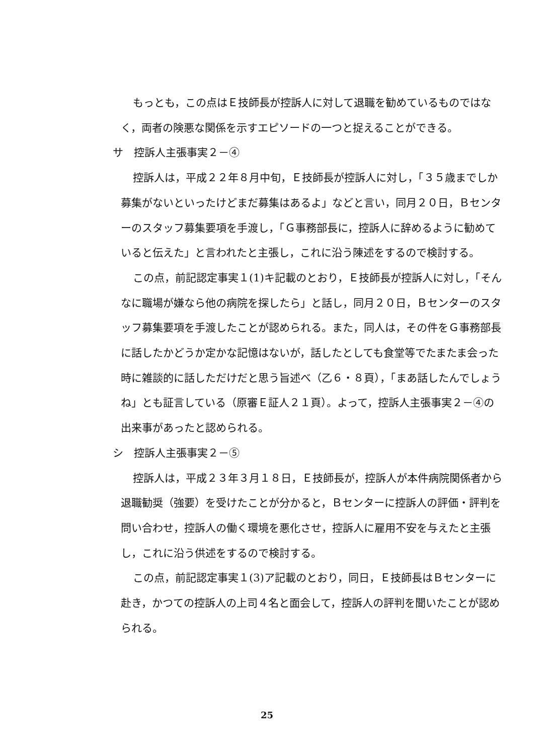もっとも，この点はＥ技師長が控訴人に対して退職を勧めているものではなく，両者の険悪な関係を示すエピソードの一つと捉えることができる。
サ　控訴人主張事実２－④
控訴人は，平成２２年８月中旬，Ｅ技師長が控訴人に対し，「３５歳までしか募集がないといったけどまだ募集はあるよ」などと言い，同月２０日，Ｂセンターのスタッフ募集要項を手渡し，「Ｇ事務部長に，控訴人に辞めるように勧めていると伝えた」と言われたと主張し，これに沿う陳述をするので検討する。
この点，前記認定事実１(1)キ記載のとおり，Ｅ技師長が控訴人に対し，「そんなに職場が嫌なら他の病院を探したら」と話し，同月２０日，Ｂセンターのスタッフ募集要項を手渡したことが認められる。また，同人は，その件をＧ事務部長に話したかどうか定かな記憶はないが，話したとしても食堂等でたまたま会った時に雑談的に話しただけだと思う旨述べ（乙６・８頁），「まあ話したんでしょうね」とも証言している（原審Ｅ証人２１頁）。よって，控訴人主張事実２－④の出来事があったと認められる。
シ　控訴人主張事実２－⑤
控訴人は，平成２３年３月１８日，Ｅ技師長が，控訴人が本件病院関係者から退職勧奨（強要）を受けたことが分かると，Ｂセンターに控訴人の評価・評判を問い合わせ，控訴人の働く環境を悪化させ，控訴人に雇用不安を与えたと主張し，これに沿う供述をするので検討する。
この点，前記認定事実１(3)ア記載のとおり，同日，Ｅ技師長はＢセンターに赴き，かつての控訴人の上司４名と面会して，控訴人の評判を聞いたことが認められる。
25